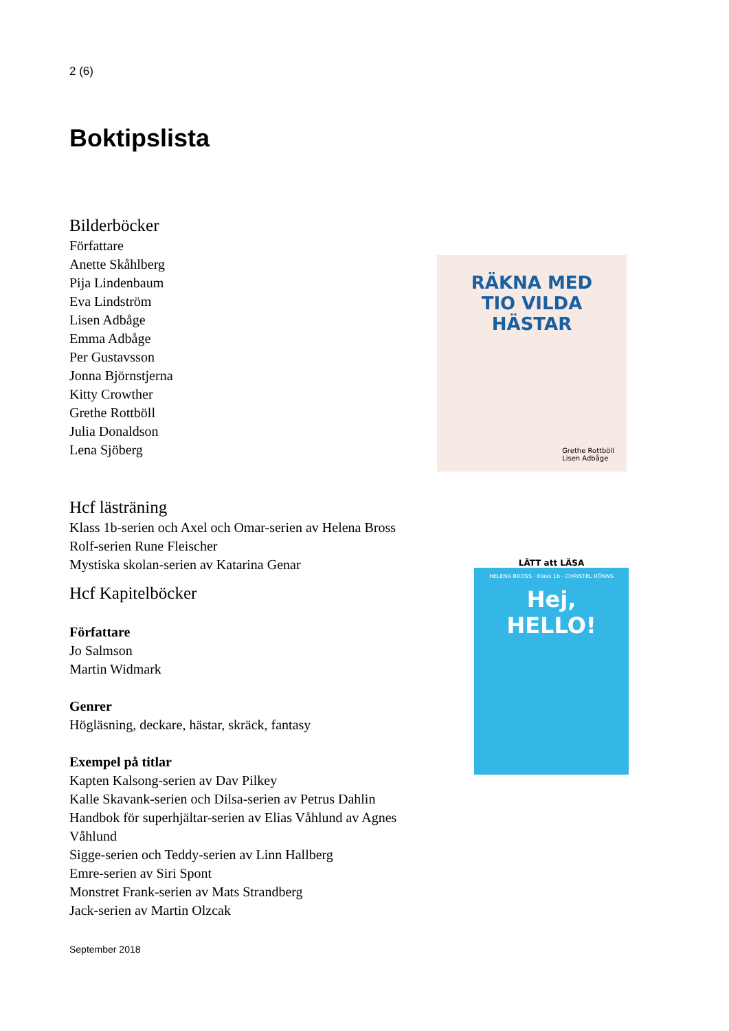2 (6)
Boktipslista
Bilderböcker
Författare
Anette Skåhlberg
Pija Lindenbaum
Eva Lindström
Lisen Adbåge
Emma Adbåge
Per Gustavsson
Jonna Björnstjerna
Kitty Crowther
Grethe Rottböll
Julia Donaldson
Lena Sjöberg
Hcf lästräning
Klass 1b-serien och Axel och Omar-serien av Helena Bross
Rolf-serien Rune Fleischer
Mystiska skolan-serien av Katarina Genar
Hcf Kapitelböcker
Författare
Jo Salmson
Martin Widmark
Genrer
Högläsning, deckare, hästar, skräck, fantasy
Exempel på titlar
Kapten Kalsong-serien av Dav Pilkey
Kalle Skavank-serien och Dilsa-serien av Petrus Dahlin
Handbok för superhjältar-serien av Elias Våhlund av Agnes Våhlund
Sigge-serien och Teddy-serien av Linn Hallberg
Emre-serien av Siri Spont
Monstret Frank-serien av Mats Strandberg
Jack-serien av Martin Olzcak
RÄKNA MED
TIO VILDA
HÄSTAR
Grethe Rottböll
Lisen Adbåge
LÄTT att LÄSA
HELENA BROSS · Klass 1b · CHRISTEL RÖNNS
Hej,
HELLO!
September 2018